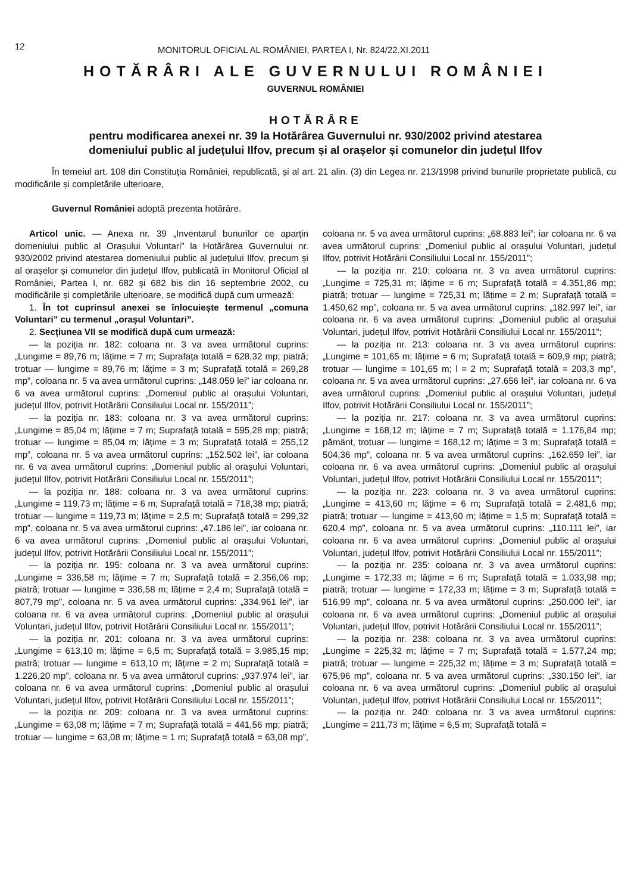12
MONITORUL OFICIAL AL ROMÂNIEI, PARTEA I, Nr. 824/22.XI.2011
HOTĂRÂRI ALE GUVERNULUI ROMÂNIEI
GUVERNUL ROMÂNIEI
HOTĂRÂRE
pentru modificarea anexei nr. 39 la Hotărârea Guvernului nr. 930/2002 privind atestarea
domeniului public al județului Ilfov, precum și al orașelor și comunelor din județul Ilfov
În temeiul art. 108 din Constituția României, republicată, și al art. 21 alin. (3) din Legea nr. 213/1998 privind bunurile proprietate publică, cu modificările și completările ulterioare,
Guvernul României adoptă prezenta hotărâre.
Articol unic. — Anexa nr. 39 „Inventarul bunurilor ce aparțin domeniului public al Orașului Voluntari” la Hotărârea Guvernului nr. 930/2002 privind atestarea domeniului public al județului Ilfov, precum și al orașelor și comunelor din județul Ilfov, publicată în Monitorul Oficial al României, Partea I, nr. 682 și 682 bis din 16 septembrie 2002, cu modificările și completările ulterioare, se modifică după cum urmează:
1. În tot cuprinsul anexei se înlocuiește termenul „comuna Voluntari” cu termenul „orașul Voluntari”.
2. Secțiunea VII se modifică după cum urmează:
— la poziția nr. 182: coloana nr. 3 va avea următorul cuprins: „Lungime = 89,76 m; lățime = 7 m; Suprafața totală = 628,32 mp; piatră; trotuar — lungime = 89,76 m; lățime = 3 m; Suprafață totală = 269,28 mp”, coloana nr. 5 va avea următorul cuprins: „148.059 lei” iar coloana nr. 6 va avea următorul cuprins: „Domeniul public al orașului Voluntari, județul Ilfov, potrivit Hotărârii Consiliului Local nr. 155/2011”;
— la poziția nr. 183: coloana nr. 3 va avea următorul cuprins: „Lungime = 85,04 m; lățime = 7 m; Suprafață totală = 595,28 mp; piatră; trotuar — lungime = 85,04 m; lățime = 3 m; Suprafață totală = 255,12 mp”, coloana nr. 5 va avea următorul cuprins: „152.502 lei”, iar coloana nr. 6 va avea următorul cuprins: „Domeniul public al orașului Voluntari, județul Ilfov, potrivit Hotărârii Consiliului Local nr. 155/2011”;
— la poziția nr. 188: coloana nr. 3 va avea următorul cuprins: „Lungime = 119,73 m; lățime = 6 m; Suprafață totală = 718,38 mp; piatră; trotuar — lungime = 119,73 m; lățime = 2,5 m; Suprafață totală = 299,32 mp”, coloana nr. 5 va avea următorul cuprins: „47.186 lei”, iar coloana nr. 6 va avea următorul cuprins: „Domeniul public al orașului Voluntari, județul Ilfov, potrivit Hotărârii Consiliului Local nr. 155/2011”;
— la poziția nr. 195: coloana nr. 3 va avea următorul cuprins: „Lungime = 336,58 m; lățime = 7 m; Suprafață totală = 2.356,06 mp; piatră; trotuar — lungime = 336,58 m; lățime = 2,4 m; Suprafață totală = 807,79 mp”, coloana nr. 5 va avea următorul cuprins: „334.961 lei”, iar coloana nr. 6 va avea următorul cuprins: „Domeniul public al orașului Voluntari, județul Ilfov, potrivit Hotărârii Consiliului Local nr. 155/2011”;
— la poziția nr. 201: coloana nr. 3 va avea următorul cuprins: „Lungime = 613,10 m; lățime = 6,5 m; Suprafață totală = 3.985,15 mp; piatră; trotuar — lungime = 613,10 m; lățime = 2 m; Suprafață totală = 1.226,20 mp”, coloana nr. 5 va avea următorul cuprins: „937.974 lei”, iar coloana nr. 6 va avea următorul cuprins: „Domeniul public al orașului Voluntari, județul Ilfov, potrivit Hotărârii Consiliului Local nr. 155/2011”;
— la poziția nr. 209: coloana nr. 3 va avea următorul cuprins: „Lungime = 63,08 m; lățime = 7 m; Suprafață totală = 441,56 mp; piatră; trotuar — lungime = 63,08 m; lățime = 1 m; Suprafață totală = 63,08 mp”, coloana nr. 5 va avea următorul cuprins: „68.883 lei”; iar coloana nr. 6 va avea următorul cuprins: „Domeniul public al orașului Voluntari, județul Ilfov, potrivit Hotărârii Consiliului Local nr. 155/2011”;
— la poziția nr. 210: coloana nr. 3 va avea următorul cuprins: „Lungime = 725,31 m; lățime = 6 m; Suprafață totală = 4.351,86 mp; piatră; trotuar — lungime = 725,31 m; lățime = 2 m; Suprafață totală = 1.450,62 mp”, coloana nr. 5 va avea următorul cuprins: „182.997 lei”, iar coloana nr. 6 va avea următorul cuprins: „Domeniul public al orașului Voluntari, județul Ilfov, potrivit Hotărârii Consiliului Local nr. 155/2011”;
— la poziția nr. 213: coloana nr. 3 va avea următorul cuprins: „Lungime = 101,65 m; lățime = 6 m; Suprafață totală = 609,9 mp; piatră; trotuar — lungime = 101,65 m; l = 2 m; Suprafață totală = 203,3 mp”, coloana nr. 5 va avea următorul cuprins: „27.656 lei”, iar coloana nr. 6 va avea următorul cuprins: „Domeniul public al orașului Voluntari, județul Ilfov, potrivit Hotărârii Consiliului Local nr. 155/2011”;
— la poziția nr. 217: coloana nr. 3 va avea următorul cuprins: „Lungime = 168,12 m; lățime = 7 m; Suprafață totală = 1.176,84 mp; pământ, trotuar — lungime = 168,12 m; lățime = 3 m; Suprafață totală = 504,36 mp”, coloana nr. 5 va avea următorul cuprins: „162.659 lei”, iar coloana nr. 6 va avea următorul cuprins: „Domeniul public al orașului Voluntari, județul Ilfov, potrivit Hotărârii Consiliului Local nr. 155/2011”;
— la poziția nr. 223: coloana nr. 3 va avea următorul cuprins: „Lungime = 413,60 m; lățime = 6 m; Suprafață totală = 2.481,6 mp; piatră; trotuar — lungime = 413,60 m; lățime = 1,5 m; Suprafață totală = 620,4 mp”, coloana nr. 5 va avea următorul cuprins: „110.111 lei”, iar coloana nr. 6 va avea următorul cuprins: „Domeniul public al orașului Voluntari, județul Ilfov, potrivit Hotărârii Consiliului Local nr. 155/2011”;
— la poziția nr. 235: coloana nr. 3 va avea următorul cuprins: „Lungime = 172,33 m; lățime = 6 m; Suprafață totală = 1.033,98 mp; piatră; trotuar — lungime = 172,33 m; lățime = 3 m; Suprafață totală = 516,99 mp”, coloana nr. 5 va avea următorul cuprins: „250.000 lei”, iar coloana nr. 6 va avea următorul cuprins: „Domeniul public al orașului Voluntari, județul Ilfov, potrivit Hotărârii Consiliului Local nr. 155/2011”;
— la poziția nr. 238: coloana nr. 3 va avea următorul cuprins: „Lungime = 225,32 m; lățime = 7 m; Suprafață totală = 1.577,24 mp; piatră; trotuar — lungime = 225,32 m; lățime = 3 m; Suprafață totală = 675,96 mp”, coloana nr. 5 va avea următorul cuprins: „330.150 lei”, iar coloana nr. 6 va avea următorul cuprins: „Domeniul public al orașului Voluntari, județul Ilfov, potrivit Hotărârii Consiliului Local nr. 155/2011”;
— la poziția nr. 240: coloana nr. 3 va avea următorul cuprins: „Lungime = 211,73 m; lățime = 6,5 m; Suprafață totală =